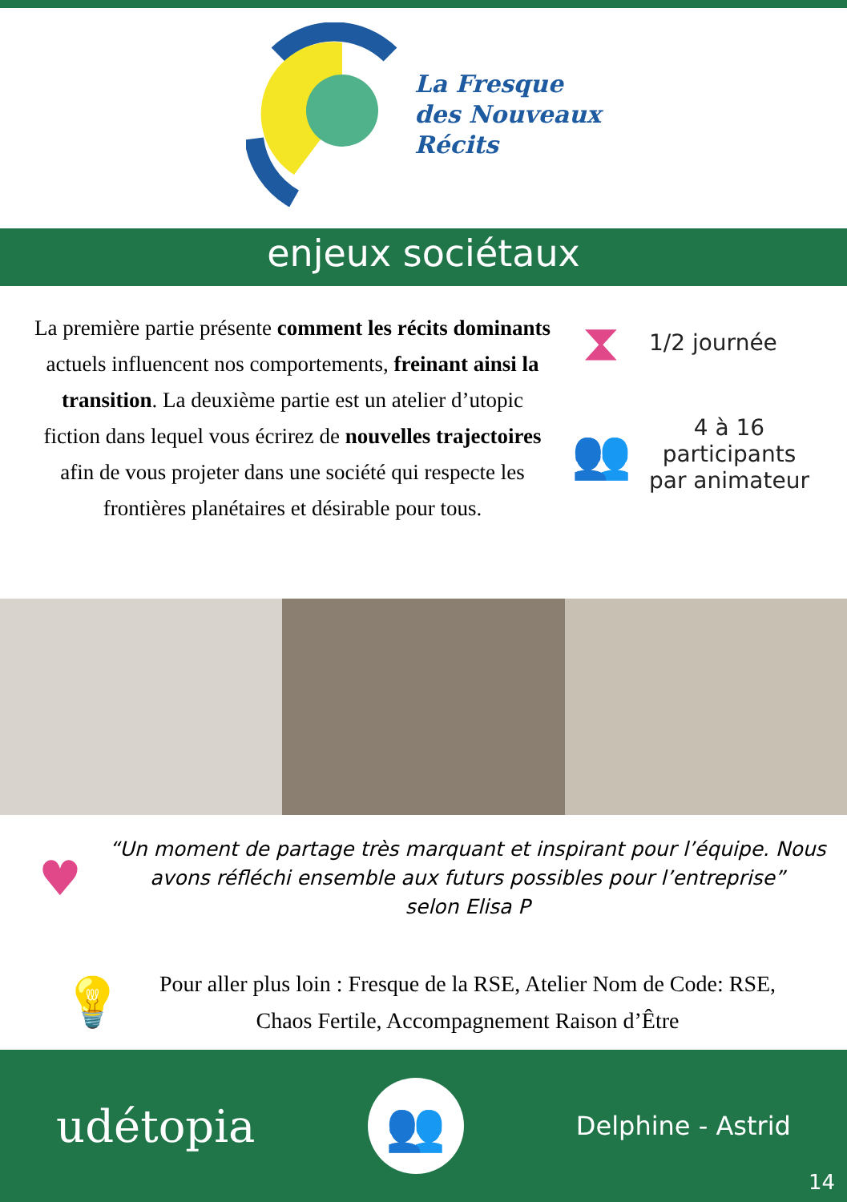La Fresque
des Nouveaux
Récits
enjeux sociétaux
La première partie présente comment les récits dominants actuels influencent nos comportements, freinant ainsi la transition. La deuxième partie est un atelier d’utopic fiction dans lequel vous écrirez de nouvelles trajectoires afin de vous projeter dans une société qui respecte les frontières planétaires et désirable pour tous.
⧗
1/2 journée
👥
4 à 16
participants
par animateur
♥
“Un moment de partage très marquant et inspirant pour l’équipe. Nous avons réfléchi ensemble aux futurs possibles pour l’entreprise”
selon Elisa P
💡
Pour aller plus loin : Fresque de la RSE, Atelier Nom de Code: RSE, Chaos Fertile, Accompagnement Raison d’Être
udétopia
👥
Delphine - Astrid
14